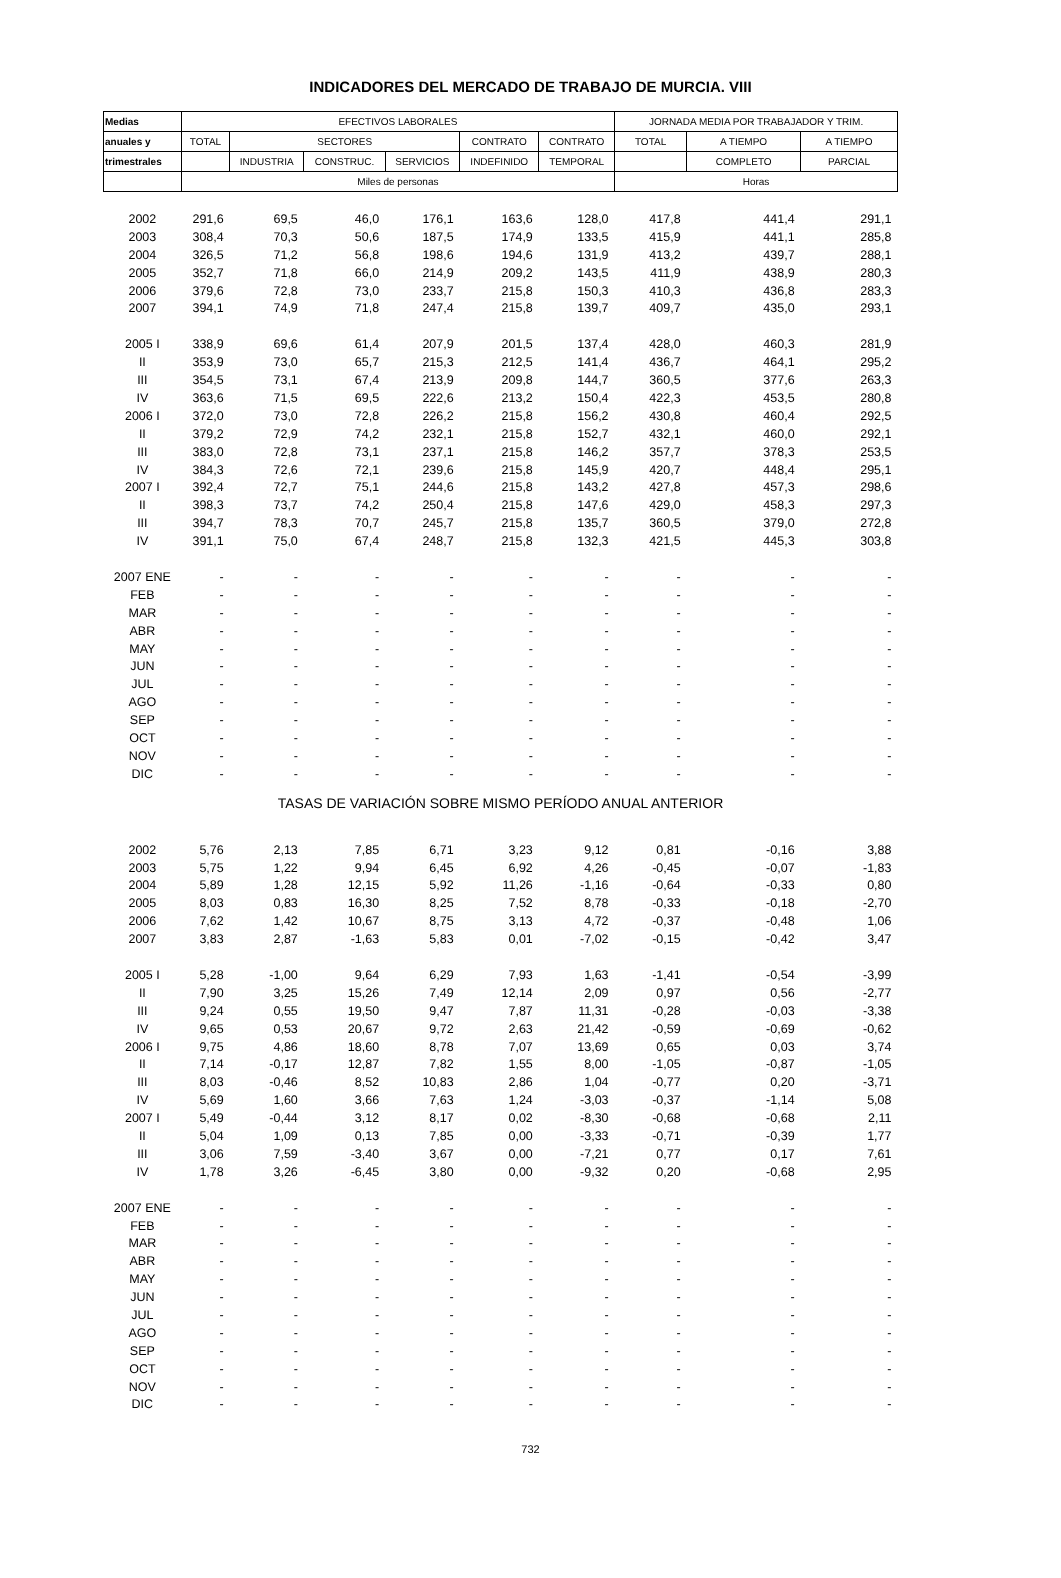INDICADORES DEL MERCADO DE TRABAJO DE MURCIA. VIII
| Medias | EFECTIVOS LABORALES | | | | | | JORNADA MEDIA POR TRABAJADOR Y TRIM. | | |
| --- | --- | --- | --- | --- | --- | --- | --- | --- | --- |
| anuales y | TOTAL | SECTORES | | | CONTRATO | CONTRATO | TOTAL | A TIEMPO | A TIEMPO |
| trimestrales | | INDUSTRIA | CONSTRUC. | SERVICIOS | INDEFINIDO | TEMPORAL | | COMPLETO | PARCIAL |
| | Miles de personas | | | | | | Horas | | |
| 2002 | 291,6 | 69,5 | 46,0 | 176,1 | 163,6 | 128,0 | 417,8 | 441,4 | 291,1 |
| 2003 | 308,4 | 70,3 | 50,6 | 187,5 | 174,9 | 133,5 | 415,9 | 441,1 | 285,8 |
| 2004 | 326,5 | 71,2 | 56,8 | 198,6 | 194,6 | 131,9 | 413,2 | 439,7 | 288,1 |
| 2005 | 352,7 | 71,8 | 66,0 | 214,9 | 209,2 | 143,5 | 411,9 | 438,9 | 280,3 |
| 2006 | 379,6 | 72,8 | 73,0 | 233,7 | 215,8 | 150,3 | 410,3 | 436,8 | 283,3 |
| 2007 | 394,1 | 74,9 | 71,8 | 247,4 | 215,8 | 139,7 | 409,7 | 435,0 | 293,1 |
| 2005 I | 338,9 | 69,6 | 61,4 | 207,9 | 201,5 | 137,4 | 428,0 | 460,3 | 281,9 |
| II | 353,9 | 73,0 | 65,7 | 215,3 | 212,5 | 141,4 | 436,7 | 464,1 | 295,2 |
| III | 354,5 | 73,1 | 67,4 | 213,9 | 209,8 | 144,7 | 360,5 | 377,6 | 263,3 |
| IV | 363,6 | 71,5 | 69,5 | 222,6 | 213,2 | 150,4 | 422,3 | 453,5 | 280,8 |
| 2006 I | 372,0 | 73,0 | 72,8 | 226,2 | 215,8 | 156,2 | 430,8 | 460,4 | 292,5 |
| II | 379,2 | 72,9 | 74,2 | 232,1 | 215,8 | 152,7 | 432,1 | 460,0 | 292,1 |
| III | 383,0 | 72,8 | 73,1 | 237,1 | 215,8 | 146,2 | 357,7 | 378,3 | 253,5 |
| IV | 384,3 | 72,6 | 72,1 | 239,6 | 215,8 | 145,9 | 420,7 | 448,4 | 295,1 |
| 2007 I | 392,4 | 72,7 | 75,1 | 244,6 | 215,8 | 143,2 | 427,8 | 457,3 | 298,6 |
| II | 398,3 | 73,7 | 74,2 | 250,4 | 215,8 | 147,6 | 429,0 | 458,3 | 297,3 |
| III | 394,7 | 78,3 | 70,7 | 245,7 | 215,8 | 135,7 | 360,5 | 379,0 | 272,8 |
| IV | 391,1 | 75,0 | 67,4 | 248,7 | 215,8 | 132,3 | 421,5 | 445,3 | 303,8 |
| 2007 ENE | - | - | - | - | - | - | - | - | - |
| FEB | - | - | - | - | - | - | - | - | - |
| MAR | - | - | - | - | - | - | - | - | - |
| ABR | - | - | - | - | - | - | - | - | - |
| MAY | - | - | - | - | - | - | - | - | - |
| JUN | - | - | - | - | - | - | - | - | - |
| JUL | - | - | - | - | - | - | - | - | - |
| AGO | - | - | - | - | - | - | - | - | - |
| SEP | - | - | - | - | - | - | - | - | - |
| OCT | - | - | - | - | - | - | - | - | - |
| NOV | - | - | - | - | - | - | - | - | - |
| DIC | - | - | - | - | - | - | - | - | - |
| TASAS DE VARIACIÓN SOBRE MISMO PERÍODO ANUAL ANTERIOR | | | | | | | | | |
| 2002 | 5,76 | 2,13 | 7,85 | 6,71 | 3,23 | 9,12 | 0,81 | -0,16 | 3,88 |
| 2003 | 5,75 | 1,22 | 9,94 | 6,45 | 6,92 | 4,26 | -0,45 | -0,07 | -1,83 |
| 2004 | 5,89 | 1,28 | 12,15 | 5,92 | 11,26 | -1,16 | -0,64 | -0,33 | 0,80 |
| 2005 | 8,03 | 0,83 | 16,30 | 8,25 | 7,52 | 8,78 | -0,33 | -0,18 | -2,70 |
| 2006 | 7,62 | 1,42 | 10,67 | 8,75 | 3,13 | 4,72 | -0,37 | -0,48 | 1,06 |
| 2007 | 3,83 | 2,87 | -1,63 | 5,83 | 0,01 | -7,02 | -0,15 | -0,42 | 3,47 |
| 2005 I | 5,28 | -1,00 | 9,64 | 6,29 | 7,93 | 1,63 | -1,41 | -0,54 | -3,99 |
| II | 7,90 | 3,25 | 15,26 | 7,49 | 12,14 | 2,09 | 0,97 | 0,56 | -2,77 |
| III | 9,24 | 0,55 | 19,50 | 9,47 | 7,87 | 11,31 | -0,28 | -0,03 | -3,38 |
| IV | 9,65 | 0,53 | 20,67 | 9,72 | 2,63 | 21,42 | -0,59 | -0,69 | -0,62 |
| 2006 I | 9,75 | 4,86 | 18,60 | 8,78 | 7,07 | 13,69 | 0,65 | 0,03 | 3,74 |
| II | 7,14 | -0,17 | 12,87 | 7,82 | 1,55 | 8,00 | -1,05 | -0,87 | -1,05 |
| III | 8,03 | -0,46 | 8,52 | 10,83 | 2,86 | 1,04 | -0,77 | 0,20 | -3,71 |
| IV | 5,69 | 1,60 | 3,66 | 7,63 | 1,24 | -3,03 | -0,37 | -1,14 | 5,08 |
| 2007 I | 5,49 | -0,44 | 3,12 | 8,17 | 0,02 | -8,30 | -0,68 | -0,68 | 2,11 |
| II | 5,04 | 1,09 | 0,13 | 7,85 | 0,00 | -3,33 | -0,71 | -0,39 | 1,77 |
| III | 3,06 | 7,59 | -3,40 | 3,67 | 0,00 | -7,21 | 0,77 | 0,17 | 7,61 |
| IV | 1,78 | 3,26 | -6,45 | 3,80 | 0,00 | -9,32 | 0,20 | -0,68 | 2,95 |
| 2007 ENE | - | - | - | - | - | - | - | - | - |
| FEB | - | - | - | - | - | - | - | - | - |
| MAR | - | - | - | - | - | - | - | - | - |
| ABR | - | - | - | - | - | - | - | - | - |
| MAY | - | - | - | - | - | - | - | - | - |
| JUN | - | - | - | - | - | - | - | - | - |
| JUL | - | - | - | - | - | - | - | - | - |
| AGO | - | - | - | - | - | - | - | - | - |
| SEP | - | - | - | - | - | - | - | - | - |
| OCT | - | - | - | - | - | - | - | - | - |
| NOV | - | - | - | - | - | - | - | - | - |
| DIC | - | - | - | - | - | - | - | - | - |
732